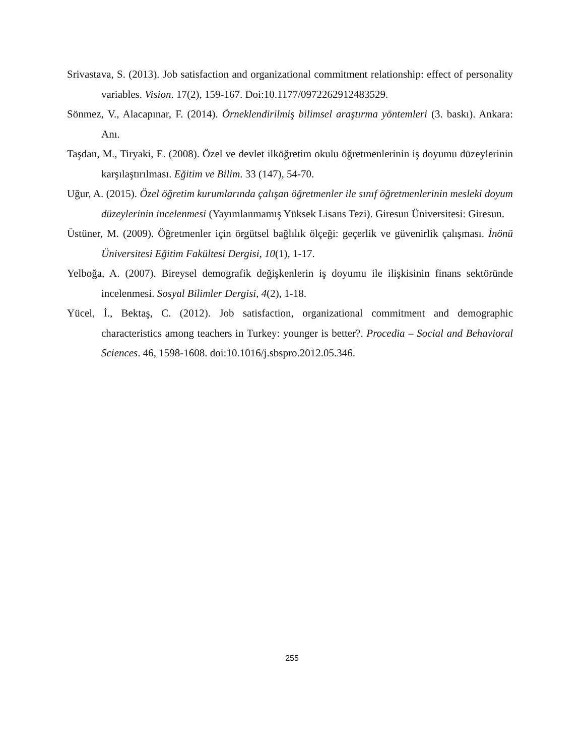Srivastava, S. (2013). Job satisfaction and organizational commitment relationship: effect of personality variables. Vision. 17(2), 159-167. Doi:10.1177/0972262912483529.
Sönmez, V., Alacapınar, F. (2014). Örneklendirilmiş bilimsel araştırma yöntemleri (3. baskı). Ankara: Anı.
Taşdan, M., Tiryaki, E. (2008). Özel ve devlet ilköğretim okulu öğretmenlerinin iş doyumu düzeylerinin karşılaştırılması. Eğitim ve Bilim. 33 (147), 54-70.
Uğur, A. (2015). Özel öğretim kurumlarında çalışan öğretmenler ile sınıf öğretmenlerinin mesleki doyum düzeylerinin incelenmesi (Yayımlanmamış Yüksek Lisans Tezi). Giresun Üniversitesi: Giresun.
Üstüner, M. (2009). Öğretmenler için örgütsel bağlılık ölçeği: geçerlik ve güvenirlik çalışması. İnönü Üniversitesi Eğitim Fakültesi Dergisi, 10(1), 1-17.
Yelboğa, A. (2007). Bireysel demografik değişkenlerin iş doyumu ile ilişkisinin finans sektöründe incelenmesi. Sosyal Bilimler Dergisi, 4(2), 1-18.
Yücel, İ., Bektaş, C. (2012). Job satisfaction, organizational commitment and demographic characteristics among teachers in Turkey: younger is better?. Procedia – Social and Behavioral Sciences. 46, 1598-1608. doi:10.1016/j.sbspro.2012.05.346.
255